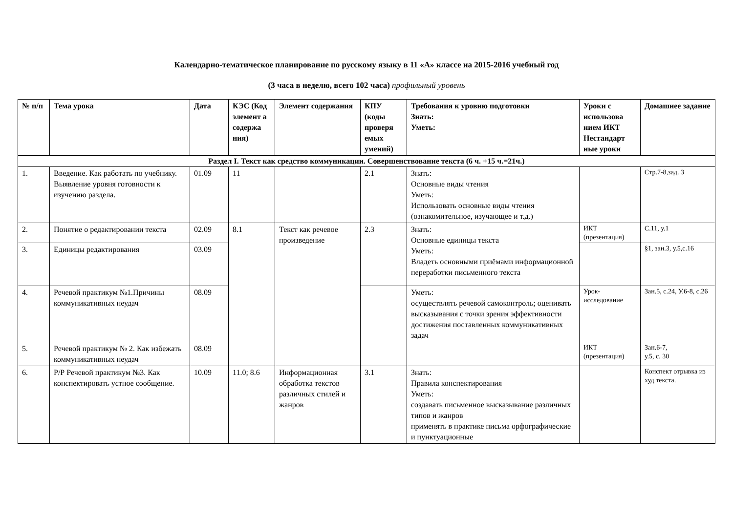Календарно-тематическое планирование по русскому языку в 11 «А» классе на 2015-2016 учебный год
(3 часа в неделю, всего 102 часа) профильный уровень
| № п/п | Тема урока | Дата | КЭС (Код элемент а содержа ния) | Элемент содержания | КПУ (коды проверя емых умений) | Требования к уровню подготовки Знать: Уметь: | Уроки с использова нием ИКТ Нестандарт ные уроки | Домашнее задание |
| --- | --- | --- | --- | --- | --- | --- | --- | --- |
| Раздел I. Текст как средство коммуникации. Совершенствование текста (6 ч. +15 ч.=21ч.) | | | | | | | | |
| 1. | Введение. Как работать по учебнику. Выявление уровня готовности к изучению раздела. | 01.09 | 11 | | 2.1 | Знать: Основные виды чтения Уметь: Использовать основные виды чтения (ознакомительное, изучающее и т.д.) | | Стр.7-8,зад. 3 |
| 2. | Понятие о редактировании текста | 02.09 | 8.1 | Текст как речевое произведение | 2.3 | Знать: Основные единицы текста Уметь: Владеть основными приёмами информационной переработки письменного текста | ИКТ (презентация) | С.11, у.1 |
| 3. | Единицы редактирования | 03.09 | | | | | | §1, зан.3, у.5,с.16 |
| 4. | Речевой практикум №1.Причины коммуникативных неудач | 08.09 | | | | Уметь: осуществлять речевой самоконтроль; оценивать высказывания с точки зрения эффективности достижения поставленных коммуникативных задач | Урок-исследование | Зан.5, с.24, У.6-8, с.26 |
| 5. | Речевой практикум № 2. Как избежать коммуникативных неудач | 08.09 | | | | | ИКТ (презентация) | Зан.6-7, у.5, с. 30 |
| 6. | Р/Р Речевой практикум №3. Как конспектировать устное сообщение. | 10.09 | 11.0; 8.6 | Информационная обработка текстов различных стилей и жанров | 3.1 | Знать: Правила конспектирования Уметь: создавать письменное высказывание различных типов и жанров применять в практике письма орфографические и пунктуационные | | Конспект отрывка из худ текста. |